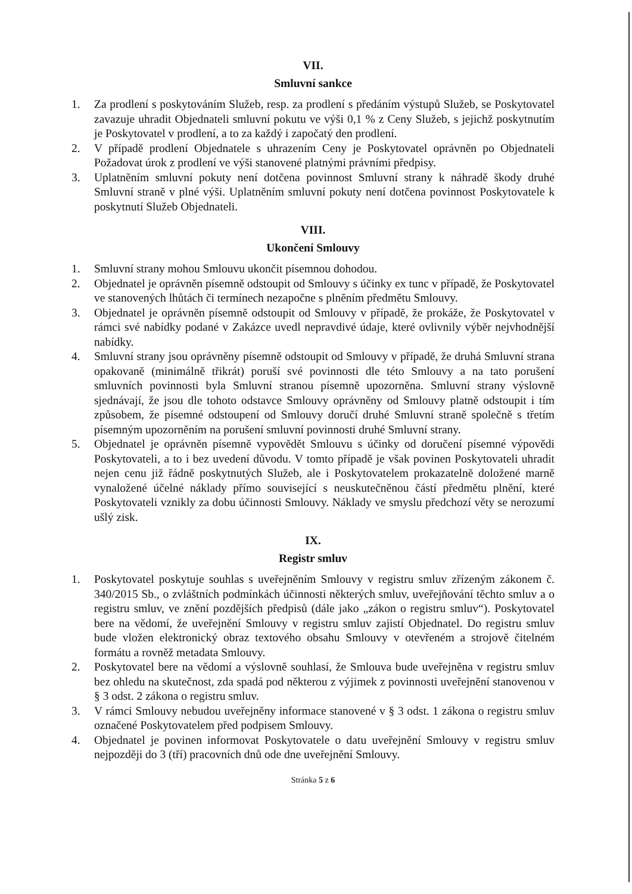VII.
Smluvní sankce
1. Za prodlení s poskytováním Služeb, resp. za prodlení s předáním výstupů Služeb, se Poskytovatel zavazuje uhradit Objednateli smluvní pokutu ve výši 0,1 % z Ceny Služeb, s jejichž poskytnutím je Poskytovatel v prodlení, a to za každý i započatý den prodlení.
2. V případě prodlení Objednatele s uhrazením Ceny je Poskytovatel oprávněn po Objednateli Požadovat úrok z prodlení ve výši stanovené platnými právními předpisy.
3. Uplatněním smluvní pokuty není dotčena povinnost Smluvní strany k náhradě škody druhé Smluvní straně v plné výši. Uplatněním smluvní pokuty není dotčena povinnost Poskytovatele k poskytnutí Služeb Objednateli.
VIII.
Ukončení Smlouvy
1. Smluvní strany mohou Smlouvu ukončit písemnou dohodou.
2. Objednatel je oprávněn písemně odstoupit od Smlouvy s účinky ex tunc v případě, že Poskytovatel ve stanovených lhůtách či termínech nezapočne s plněním předmětu Smlouvy.
3. Objednatel je oprávněn písemně odstoupit od Smlouvy v případě, že prokáže, že Poskytovatel v rámci své nabídky podané v Zakázce uvedl nepravdivé údaje, které ovlivnily výběr nejvhodnější nabídky.
4. Smluvní strany jsou oprávněny písemně odstoupit od Smlouvy v případě, že druhá Smluvní strana opakovaně (minimálně třikrát) poruší své povinnosti dle této Smlouvy a na tato porušení smluvních povinnosti byla Smluvní stranou písemně upozorněna. Smluvní strany výslovně sjednávají, že jsou dle tohoto odstavce Smlouvy oprávněny od Smlouvy platně odstoupit i tím způsobem, že písemné odstoupení od Smlouvy doručí druhé Smluvní straně společně s třetím písemným upozorněním na porušení smluvní povinnosti druhé Smluvní strany.
5. Objednatel je oprávněn písemně vypovědět Smlouvu s účinky od doručení písemné výpovědi Poskytovateli, a to i bez uvedení důvodu. V tomto případě je však povinen Poskytovateli uhradit nejen cenu již řádně poskytnutých Služeb, ale i Poskytovatelem prokazatelně doložené marně vynaložené účelné náklady přímo související s neuskutečněnou částí předmětu plnění, které Poskytovateli vznikly za dobu účinnosti Smlouvy. Náklady ve smyslu předchozí věty se nerozumí ušlý zisk.
IX.
Registr smluv
1. Poskytovatel poskytuje souhlas s uveřejněním Smlouvy v registru smluv zřízeným zákonem č. 340/2015 Sb., o zvláštních podmínkách účinnosti některých smluv, uveřejňování těchto smluv a o registru smluv, ve znění pozdějších předpisů (dále jako „zákon o registru smluv“). Poskytovatel bere na vědomí, že uveřejnění Smlouvy v registru smluv zajistí Objednatel. Do registru smluv bude vložen elektronický obraz textového obsahu Smlouvy v otevřeném a strojově čitelném formátu a rovněž metadata Smlouvy.
2. Poskytovatel bere na vědomí a výslovně souhlasí, že Smlouva bude uveřejněna v registru smluv bez ohledu na skutečnost, zda spadá pod některou z výjimek z povinnosti uveřejnění stanovenou v § 3 odst. 2 zákona o registru smluv.
3. V rámci Smlouvy nebudou uveřejněny informace stanovené v § 3 odst. 1 zákona o registru smluv označené Poskytovatelem před podpisem Smlouvy.
4. Objednatel je povinen informovat Poskytovatele o datu uveřejnění Smlouvy v registru smluv nejpozději do 3 (tří) pracovních dnů ode dne uveřejnění Smlouvy.
Stránka 5 z 6